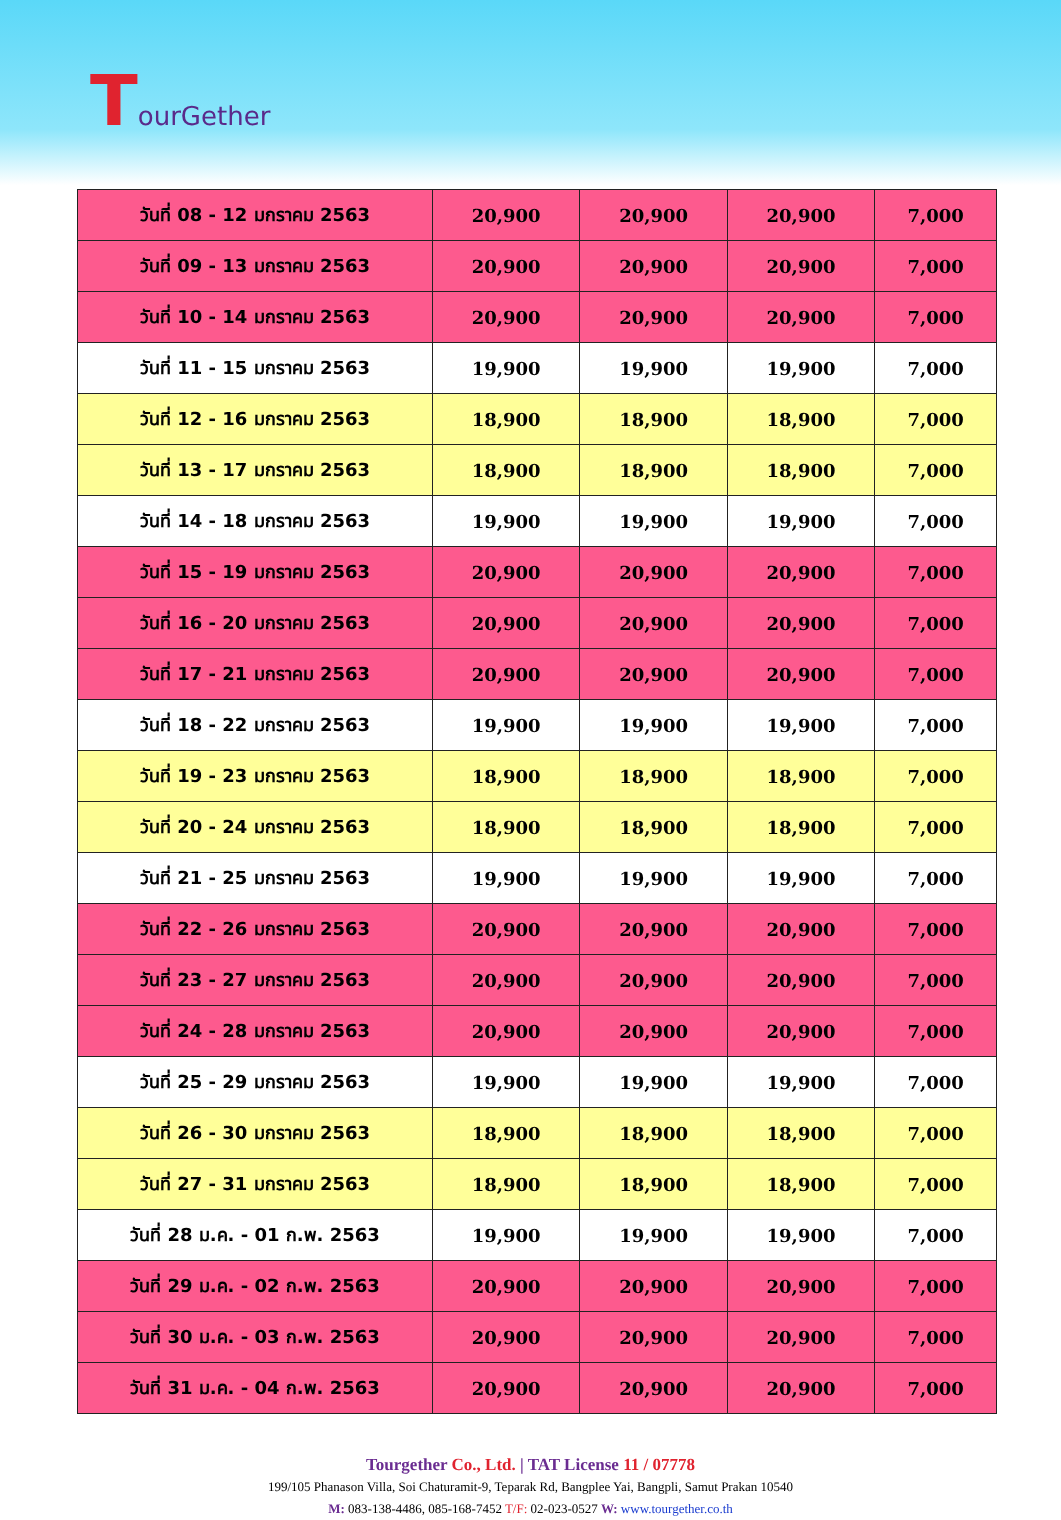TourGether
| วันที่ 08 - 12 มกราคม 2563 | 20,900 | 20,900 | 20,900 | 7,000 |
| วันที่ 09 - 13 มกราคม 2563 | 20,900 | 20,900 | 20,900 | 7,000 |
| วันที่ 10 - 14 มกราคม 2563 | 20,900 | 20,900 | 20,900 | 7,000 |
| วันที่ 11 - 15 มกราคม 2563 | 19,900 | 19,900 | 19,900 | 7,000 |
| วันที่ 12 - 16 มกราคม 2563 | 18,900 | 18,900 | 18,900 | 7,000 |
| วันที่ 13 - 17 มกราคม 2563 | 18,900 | 18,900 | 18,900 | 7,000 |
| วันที่ 14 - 18 มกราคม 2563 | 19,900 | 19,900 | 19,900 | 7,000 |
| วันที่ 15 - 19 มกราคม 2563 | 20,900 | 20,900 | 20,900 | 7,000 |
| วันที่ 16 - 20 มกราคม 2563 | 20,900 | 20,900 | 20,900 | 7,000 |
| วันที่ 17 - 21 มกราคม 2563 | 20,900 | 20,900 | 20,900 | 7,000 |
| วันที่ 18 - 22 มกราคม 2563 | 19,900 | 19,900 | 19,900 | 7,000 |
| วันที่ 19 - 23 มกราคม 2563 | 18,900 | 18,900 | 18,900 | 7,000 |
| วันที่ 20 - 24 มกราคม 2563 | 18,900 | 18,900 | 18,900 | 7,000 |
| วันที่ 21 - 25 มกราคม 2563 | 19,900 | 19,900 | 19,900 | 7,000 |
| วันที่ 22 - 26 มกราคม 2563 | 20,900 | 20,900 | 20,900 | 7,000 |
| วันที่ 23 - 27 มกราคม 2563 | 20,900 | 20,900 | 20,900 | 7,000 |
| วันที่ 24 - 28 มกราคม 2563 | 20,900 | 20,900 | 20,900 | 7,000 |
| วันที่ 25 - 29 มกราคม 2563 | 19,900 | 19,900 | 19,900 | 7,000 |
| วันที่ 26 - 30 มกราคม 2563 | 18,900 | 18,900 | 18,900 | 7,000 |
| วันที่ 27 - 31 มกราคม 2563 | 18,900 | 18,900 | 18,900 | 7,000 |
| วันที่ 28 ม.ค. - 01 ก.พ. 2563 | 19,900 | 19,900 | 19,900 | 7,000 |
| วันที่ 29 ม.ค. - 02 ก.พ. 2563 | 20,900 | 20,900 | 20,900 | 7,000 |
| วันที่ 30 ม.ค. - 03 ก.พ. 2563 | 20,900 | 20,900 | 20,900 | 7,000 |
| วันที่ 31 ม.ค. - 04 ก.พ. 2563 | 20,900 | 20,900 | 20,900 | 7,000 |
Tourgether Co., Ltd. | TAT License 11 / 07778
199/105 Phanason Villa, Soi Chaturamit-9, Teparak Rd, Bangplee Yai, Bangpli, Samut Prakan 10540
M: 083-138-4486, 085-168-7452 T/F: 02-023-0527 W: www.tourgether.co.th